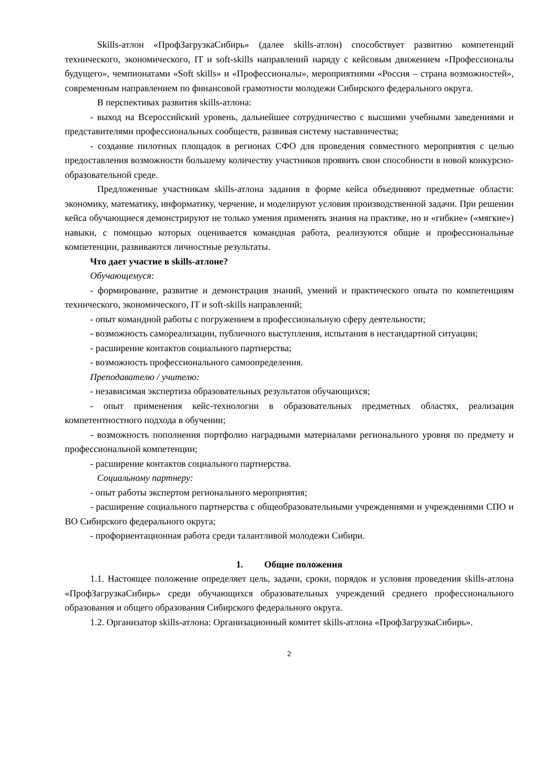Skills-атлон «ПрофЗагрузкаСибирь» (далее skills-атлон) способствует развитию компетенций технического, экономического, IT и soft-skills направлений наряду с кейсовым движением «Профессионалы будущего», чемпионатами «Soft skills» и «Профессионалы», мероприятиями «Россия – страна возможностей», современным направлением по финансовой грамотности молодежи Сибирского федерального округа.
В перспективах развития skills-атлона:
- выход на Всероссийский уровень, дальнейшее сотрудничество с высшими учебными заведениями и представителями профессиональных сообществ, развивая систему наставничества;
- создание пилотных площадок в регионах СФО для проведения совместного мероприятия с целью предоставления возможности большему количеству участников проявить свои способности в новой конкурсно-образовательной среде.
Предложенные участникам skills-атлона задания в форме кейса объединяют предметные области: экономику, математику, информатику, черчение, и моделируют условия производственной задачи. При решении кейса обучающиеся демонстрируют не только умения применять знания на практике, но и «гибкие» («мягкие») навыки, с помощью которых оценивается командная работа, реализуются общие и профессиональные компетенции, развиваются личностные результаты.
Что дает участие в skills-атлоне?
Обучающемуся:
- формирование, развитие и демонстрация знаний, умений и практического опыта по компетенциям технического, экономического, IT и soft-skills направлений;
- опыт командной работы с погружением в профессиональную сферу деятельности;
- возможность самореализации, публичного выступления, испытания в нестандартной ситуации;
- расширение контактов социального партнерства;
- возможность профессионального самоопределения.
Преподавателю / учителю:
- независимая экспертиза образовательных результатов обучающихся;
- опыт применения кейс-технологии в образовательных предметных областях, реализация компетентностного подхода в обучении;
- возможность пополнения портфолио наградными материалами регионального уровня по предмету и профессиональной компетенции;
- расширение контактов социального партнерства.
Социальному партнеру:
- опыт работы экспертом регионального мероприятия;
- расширение социального партнерства с общеобразовательными учреждениями и учреждениями СПО и ВО Сибирского федерального округа;
- профориентационная работа среди талантливой молодежи Сибири.
1. Общие положения
1.1. Настоящее положение определяет цель, задачи, сроки, порядок и условия проведения skills-атлона «ПрофЗагрузкаСибирь» среди обучающихся образовательных учреждений среднего профессионального образования и общего образования Сибирского федерального округа.
1.2. Организатор skills-атлона: Организационный комитет skills-атлона «ПрофЗагрузкаСибирь».
2